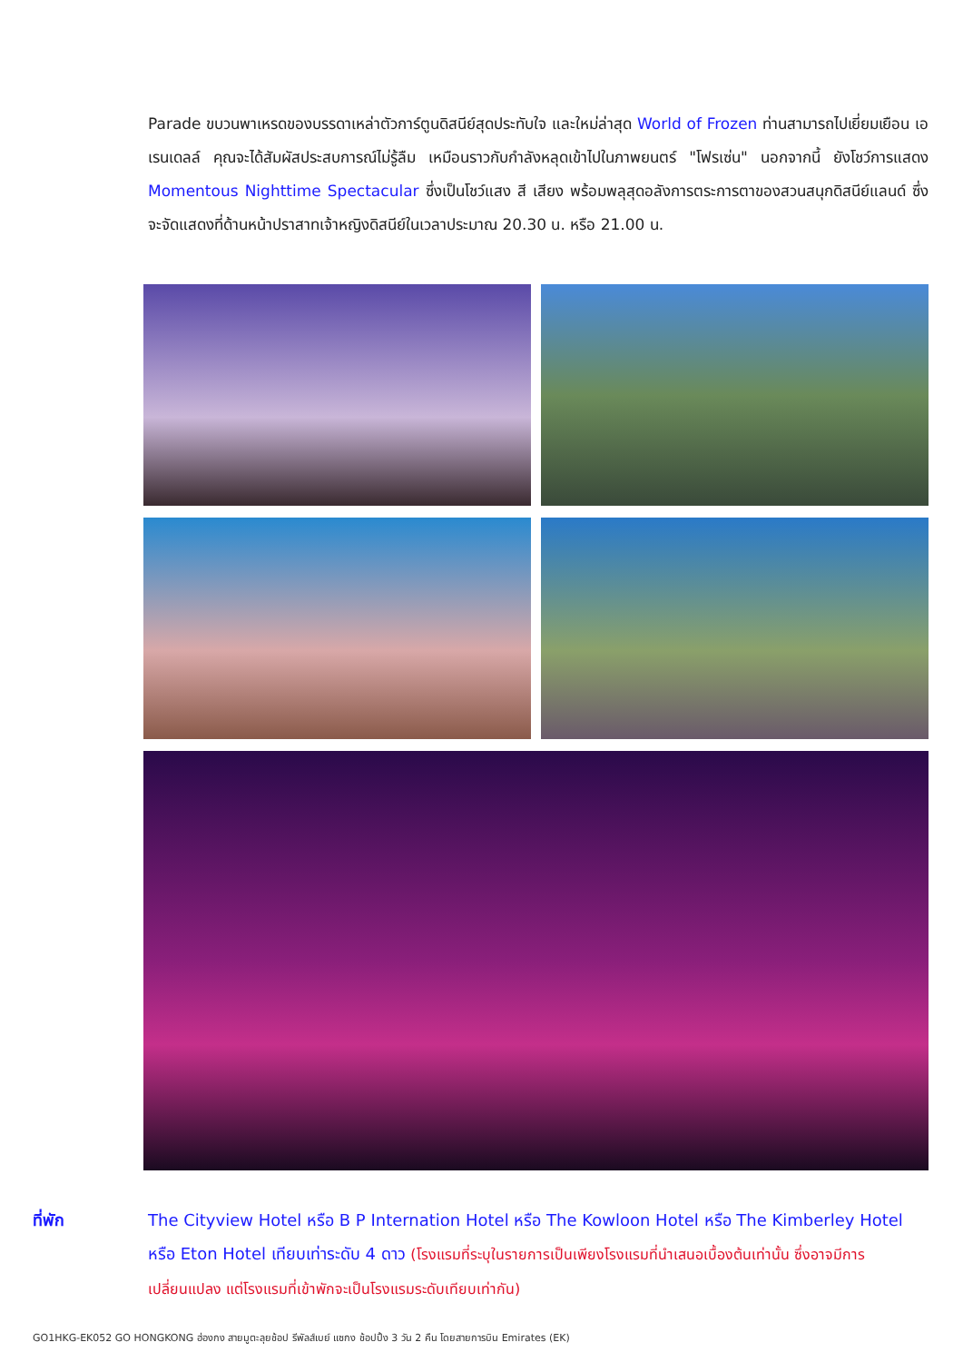Parade ขบวนพาเหรดของบรรดาเหล่าตัวการ์ตูนดิสนีย์สุดประทับใจ และใหม่ล่าสุด World of Frozen ท่านสามารถไปเยี่ยมเยือน เอเรนเดลล์ คุณจะได้สัมผัสประสบการณ์ไม่รู้ลืม เหมือนราวกับกำลังหลุดเข้าไปในภาพยนตร์ "โฟรเซ่น" นอกจากนี้ ยังโชว์การแสดง Momentous Nighttime Spectacular ซึ่งเป็นโชว์แสง สี เสียง พร้อมพลุสุดอลังการตระการตาของสวนสนุกดิสนีย์แลนด์ ซึ่งจะจัดแสดงที่ด้านหน้าปราสาทเจ้าหญิงดิสนีย์ในเวลาประมาณ 20.30 น. หรือ 21.00 น.
ที่พัก The Cityview Hotel หรือ B P Internation Hotel หรือ The Kowloon Hotel หรือ The Kimberley Hotel หรือ Eton Hotel เทียบเท่าระดับ 4 ดาว (โรงแรมที่ระบุในรายการเป็นเพียงโรงแรมที่นำเสนอเบื้องต้นเท่านั้น ซึ่งอาจมีการเปลี่ยนแปลง แต่โรงแรมที่เข้าพักจะเป็นโรงแรมระดับเทียบเท่ากัน)
GO1HKG-EK052 GO HONGKONG ฮ่องกง สายมูตะลุยช้อป รีพัลส์เบย์ แซกง ช้อปปิ้ง 3 วัน 2 คืน โดยสายการบิน Emirates (EK)